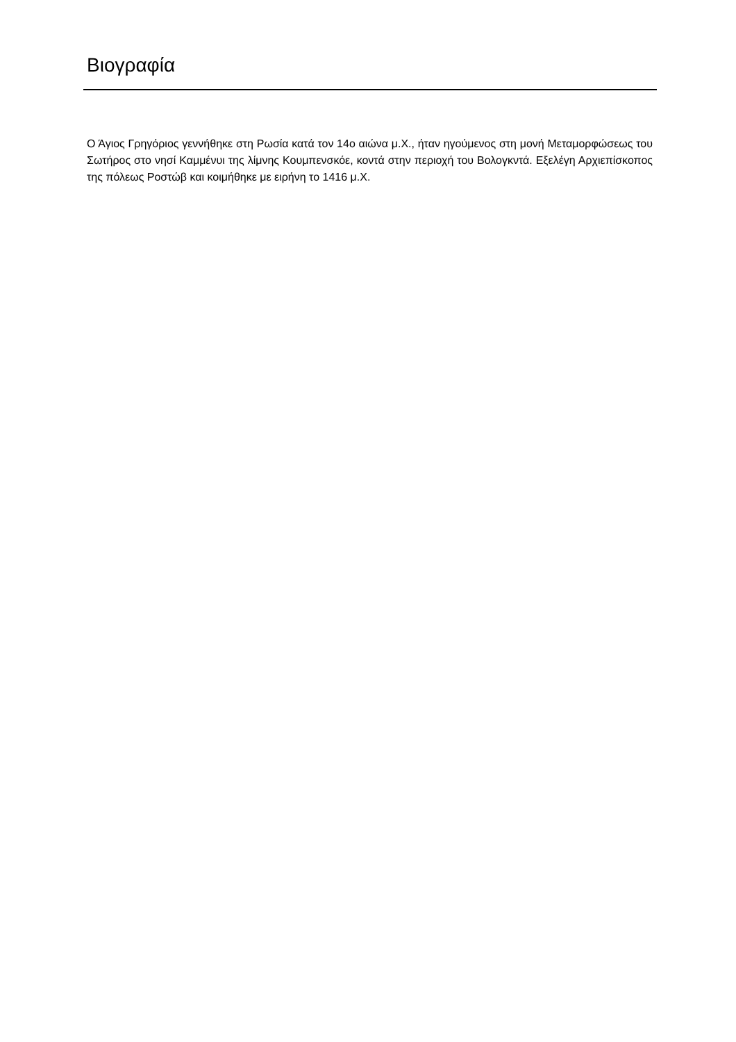Βιογραφία
Ο Άγιος Γρηγόριος γεννήθηκε στη Ρωσία κατά τον 14ο αιώνα μ.Χ., ήταν ηγούμενος στη μονή Μεταμορφώσεως του Σωτήρος στο νησί Καμμένυι της λίμνης Κουμπενσκόε, κοντά στην περιοχή του Βολογκντά. Εξελέγη Αρχιεπίσκοπος της πόλεως Ροστώβ και κοιμήθηκε με ειρήνη το 1416 μ.Χ.